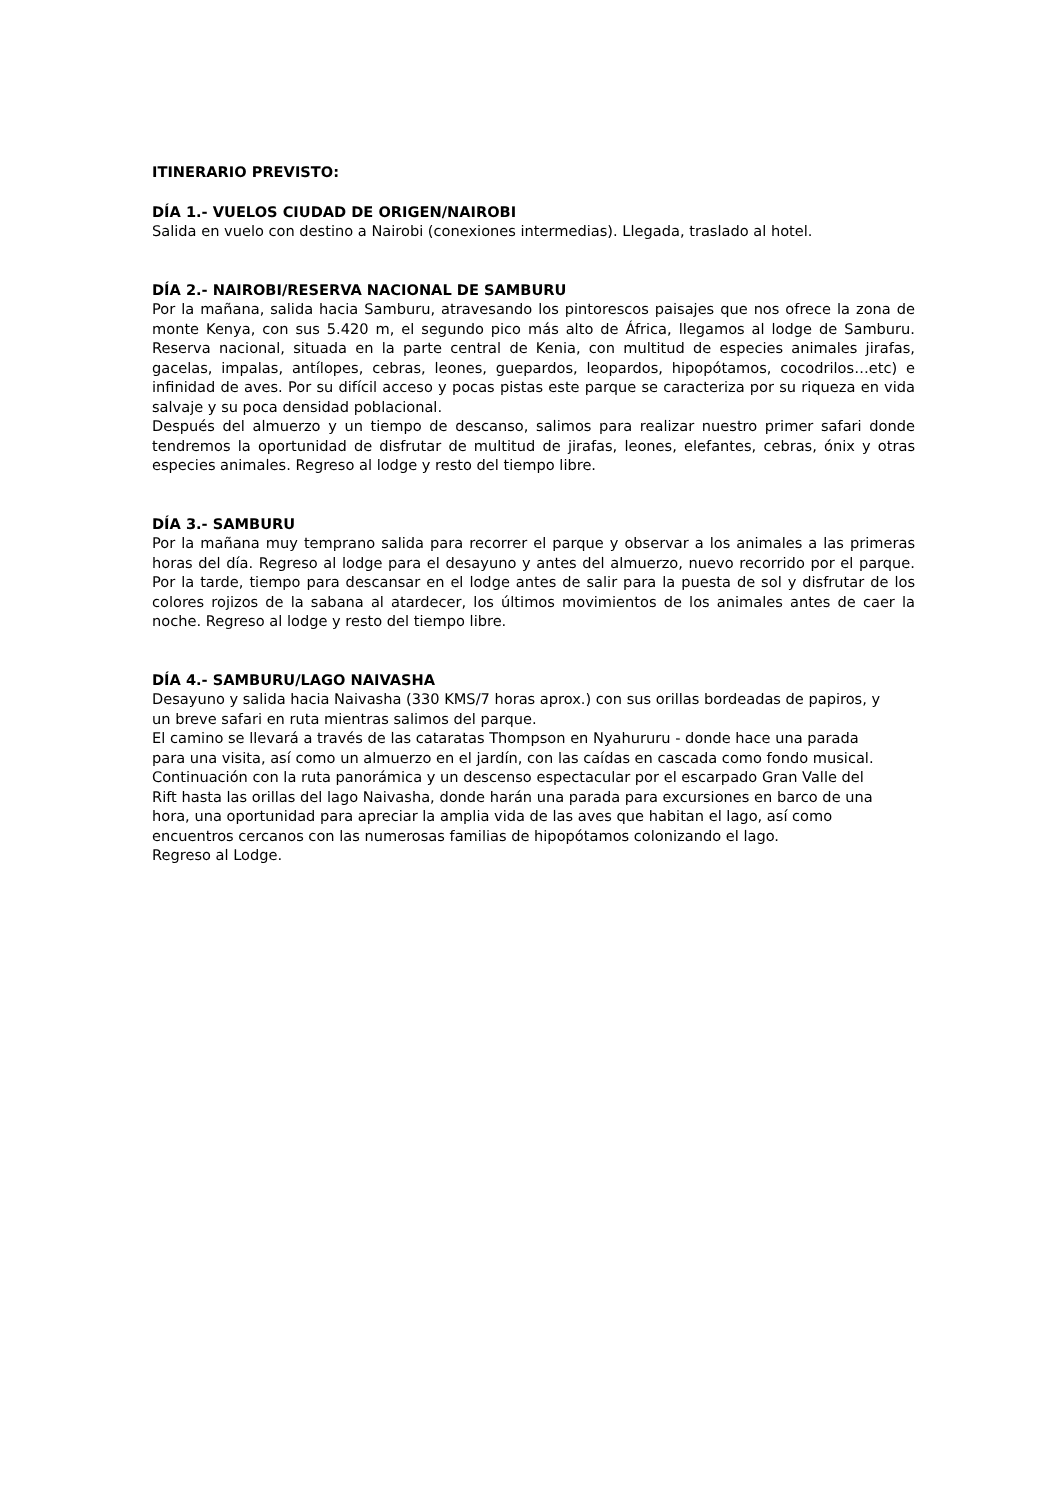ITINERARIO PREVISTO:
DÍA 1.- VUELOS CIUDAD DE ORIGEN/NAIROBI
Salida en vuelo con destino a Nairobi (conexiones intermedias). Llegada, traslado al hotel.
DÍA 2.- NAIROBI/RESERVA NACIONAL DE SAMBURU
Por la mañana, salida hacia Samburu, atravesando los pintorescos paisajes que nos ofrece la zona de monte Kenya, con sus 5.420 m, el segundo pico más alto de África, llegamos al lodge de Samburu. Reserva nacional, situada en la parte central de Kenia, con multitud de especies animales jirafas, gacelas, impalas, antílopes, cebras, leones, guepardos, leopardos, hipopótamos, cocodrilos…etc) e infinidad de aves. Por su difícil acceso y pocas pistas este parque se caracteriza por su riqueza en vida salvaje y su poca densidad poblacional.
Después del almuerzo y un tiempo de descanso, salimos para realizar nuestro primer safari donde tendremos la oportunidad de disfrutar de multitud de jirafas, leones, elefantes, cebras, ónix y otras especies animales. Regreso al lodge y resto del tiempo libre.
DÍA 3.- SAMBURU
Por la mañana muy temprano salida para recorrer el parque y observar a los animales a las primeras horas del día. Regreso al lodge para el desayuno y antes del almuerzo, nuevo recorrido por el parque. Por la tarde, tiempo para descansar en el lodge antes de salir para la puesta de sol y disfrutar de los colores rojizos de la sabana al atardecer, los últimos movimientos de los animales antes de caer la noche. Regreso al lodge y resto del tiempo libre.
DÍA 4.- SAMBURU/LAGO NAIVASHA
Desayuno y salida hacia Naivasha (330 KMS/7 horas aprox.) con sus orillas bordeadas de papiros, y un breve safari en ruta mientras salimos del parque.
El camino se llevará a través de las cataratas Thompson en Nyahururu - donde hace una parada para una visita, así como un almuerzo en el jardín, con las caídas en cascada como fondo musical.
Continuación con la ruta panorámica y un descenso espectacular por el escarpado Gran Valle del Rift hasta las orillas del lago Naivasha, donde harán una parada para excursiones en barco de una hora, una oportunidad para apreciar la amplia vida de las aves que habitan el lago, así como encuentros cercanos con las numerosas familias de hipopótamos colonizando el lago.
Regreso al Lodge.